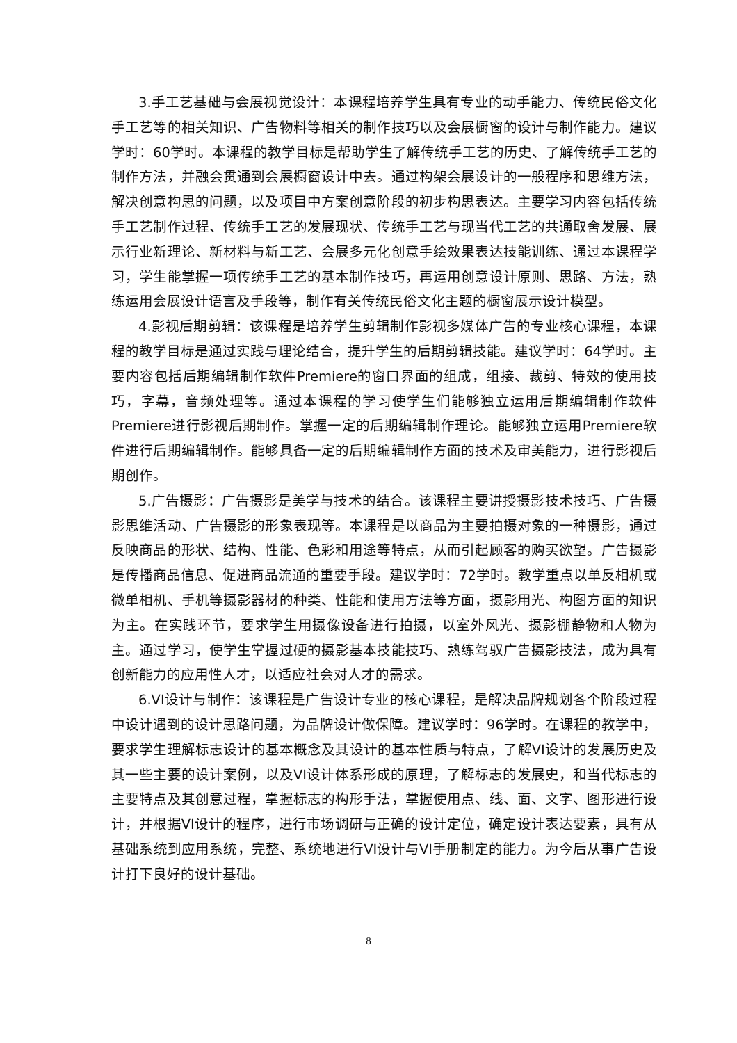3.手工艺基础与会展视觉设计：本课程培养学生具有专业的动手能力、传统民俗文化手工艺等的相关知识、广告物料等相关的制作技巧以及会展橱窗的设计与制作能力。建议学时：60学时。本课程的教学目标是帮助学生了解传统手工艺的历史、了解传统手工艺的制作方法，并融会贯通到会展橱窗设计中去。通过构架会展设计的一般程序和思维方法，解决创意构思的问题，以及项目中方案创意阶段的初步构思表达。主要学习内容包括传统手工艺制作过程、传统手工艺的发展现状、传统手工艺与现当代工艺的共通取舍发展、展示行业新理论、新材料与新工艺、会展多元化创意手绘效果表达技能训练、通过本课程学习，学生能掌握一项传统手工艺的基本制作技巧，再运用创意设计原则、思路、方法，熟练运用会展设计语言及手段等，制作有关传统民俗文化主题的橱窗展示设计模型。
4.影视后期剪辑：该课程是培养学生剪辑制作影视多媒体广告的专业核心课程，本课程的教学目标是通过实践与理论结合，提升学生的后期剪辑技能。建议学时：64学时。主要内容包括后期编辑制作软件Premiere的窗口界面的组成，组接、裁剪、特效的使用技巧，字幕，音频处理等。通过本课程的学习使学生们能够独立运用后期编辑制作软件Premiere进行影视后期制作。掌握一定的后期编辑制作理论。能够独立运用Premiere软件进行后期编辑制作。能够具备一定的后期编辑制作方面的技术及审美能力，进行影视后期创作。
5.广告摄影：广告摄影是美学与技术的结合。该课程主要讲授摄影技术技巧、广告摄影思维活动、广告摄影的形象表现等。本课程是以商品为主要拍摄对象的一种摄影，通过反映商品的形状、结构、性能、色彩和用途等特点，从而引起顾客的购买欲望。广告摄影是传播商品信息、促进商品流通的重要手段。建议学时：72学时。教学重点以单反相机或微单相机、手机等摄影器材的种类、性能和使用方法等方面，摄影用光、构图方面的知识为主。在实践环节，要求学生用摄像设备进行拍摄，以室外风光、摄影棚静物和人物为主。通过学习，使学生掌握过硬的摄影基本技能技巧、熟练驾驭广告摄影技法，成为具有创新能力的应用性人才，以适应社会对人才的需求。
6.VI设计与制作：该课程是广告设计专业的核心课程，是解决品牌规划各个阶段过程中设计遇到的设计思路问题，为品牌设计做保障。建议学时：96学时。在课程的教学中，要求学生理解标志设计的基本概念及其设计的基本性质与特点，了解VI设计的发展历史及其一些主要的设计案例，以及VI设计体系形成的原理，了解标志的发展史，和当代标志的主要特点及其创意过程，掌握标志的构形手法，掌握使用点、线、面、文字、图形进行设计，并根据VI设计的程序，进行市场调研与正确的设计定位，确定设计表达要素，具有从基础系统到应用系统，完整、系统地进行VI设计与VI手册制定的能力。为今后从事广告设计打下良好的设计基础。
8